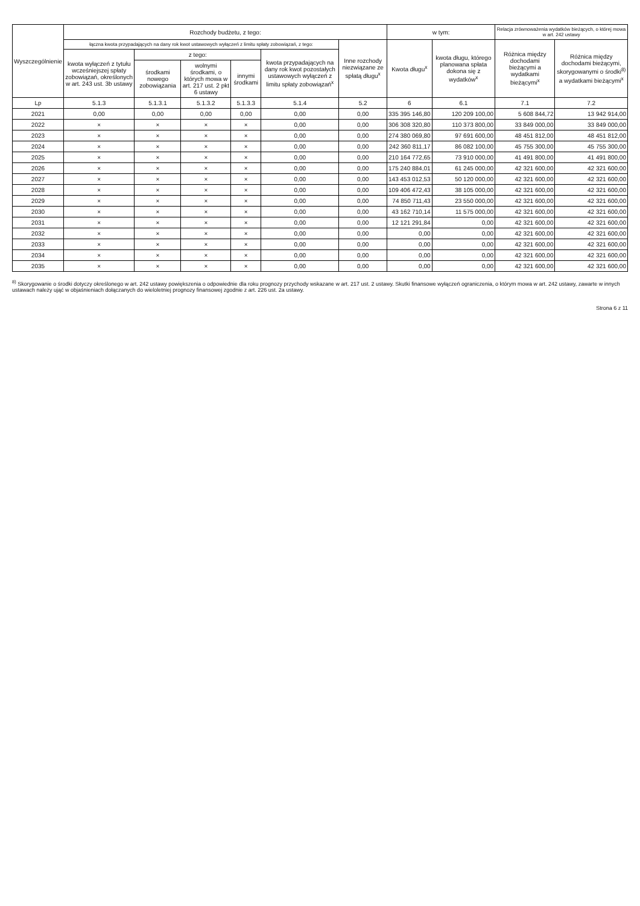| Wyszczególnienie | Rozchody budżetu, z tego: | | | | | | w tym: | | Relacja zrównoważenia wydatków bieżących, o której mowa w art. 242 ustawy | |
| --- | --- | --- | --- | --- | --- | --- | --- | --- | --- | --- |
| | łączna kwota przypadających na dany rok kwot ustawowych wyłączeń z limitu spłaty zobowiązań, z tego: | | | | | Inne rozchody niezwiązane ze spłatą długu<sup>x</sup> | Kwota długu<sup>x</sup> | kwota długu, którego planowana spłata dokona się z wydatków<sup>x</sup> | Różnica między dochodami bieżącymi a wydatkami bieżącymi<sup>x</sup> | Różnica między dochodami bieżącymi, skorygowanymi o środki<sup>8)</sup> a wydatkami bieżącymi<sup>x</sup> |
| | kwota wyłączeń z tytułu wcześniejszej spłaty zobowiązań, określonych w art. 243 ust. 3b ustawy | z tego: | | | kwota przypadających na dany rok kwot pozostałych ustawowych wyłączeń z limitu spłaty zobowiązań<sup>x</sup> | | | | | |
| | | środkami nowego zobowiązania | wolnymi środkami, o których mowa w art. 217 ust. 2 pkt 6 ustawy | innymi środkami | | | | | | |
| Lp | 5.1.3 | 5.1.3.1 | 5.1.3.2 | 5.1.3.3 | 5.1.4 | 5.2 | 6 | 6.1 | 7.1 | 7.2 |
| 2021 | 0,00 | 0,00 | 0,00 | 0,00 | 0,00 | 0,00 | 335 395 146,80 | 120 209 100,00 | 5 608 844,72 | 13 942 914,00 |
| 2022 | × | × | × | × | 0,00 | 0,00 | 306 308 320,80 | 110 373 800,00 | 33 849 000,00 | 33 849 000,00 |
| 2023 | × | × | × | × | 0,00 | 0,00 | 274 380 069,80 | 97 691 600,00 | 48 451 812,00 | 48 451 812,00 |
| 2024 | × | × | × | × | 0,00 | 0,00 | 242 360 811,17 | 86 082 100,00 | 45 755 300,00 | 45 755 300,00 |
| 2025 | × | × | × | × | 0,00 | 0,00 | 210 164 772,65 | 73 910 000,00 | 41 491 800,00 | 41 491 800,00 |
| 2026 | × | × | × | × | 0,00 | 0,00 | 175 240 884,01 | 61 245 000,00 | 42 321 600,00 | 42 321 600,00 |
| 2027 | × | × | × | × | 0,00 | 0,00 | 143 453 012,53 | 50 120 000,00 | 42 321 600,00 | 42 321 600,00 |
| 2028 | × | × | × | × | 0,00 | 0,00 | 109 406 472,43 | 38 105 000,00 | 42 321 600,00 | 42 321 600,00 |
| 2029 | × | × | × | × | 0,00 | 0,00 | 74 850 711,43 | 23 550 000,00 | 42 321 600,00 | 42 321 600,00 |
| 2030 | × | × | × | × | 0,00 | 0,00 | 43 162 710,14 | 11 575 000,00 | 42 321 600,00 | 42 321 600,00 |
| 2031 | × | × | × | × | 0,00 | 0,00 | 12 121 291,84 | 0,00 | 42 321 600,00 | 42 321 600,00 |
| 2032 | × | × | × | × | 0,00 | 0,00 | 0,00 | 0,00 | 42 321 600,00 | 42 321 600,00 |
| 2033 | × | × | × | × | 0,00 | 0,00 | 0,00 | 0,00 | 42 321 600,00 | 42 321 600,00 |
| 2034 | × | × | × | × | 0,00 | 0,00 | 0,00 | 0,00 | 42 321 600,00 | 42 321 600,00 |
| 2035 | × | × | × | × | 0,00 | 0,00 | 0,00 | 0,00 | 42 321 600,00 | 42 321 600,00 |
<sup>8)</sup> Skorygowanie o środki dotyczy określonego w art. 242 ustawy powiększenia o odpowiednie dla roku prognozy przychody wskazane w art. 217 ust. 2 ustawy. Skutki finansowe wyłączeń ograniczenia, o którym mowa w art. 242 ustawy, zawarte w innych ustawach należy ująć w objaśnieniach dołączanych do wieloletniej prognozy finansowej zgodnie z art. 226 ust. 2a ustawy.
Strona 6 z 11